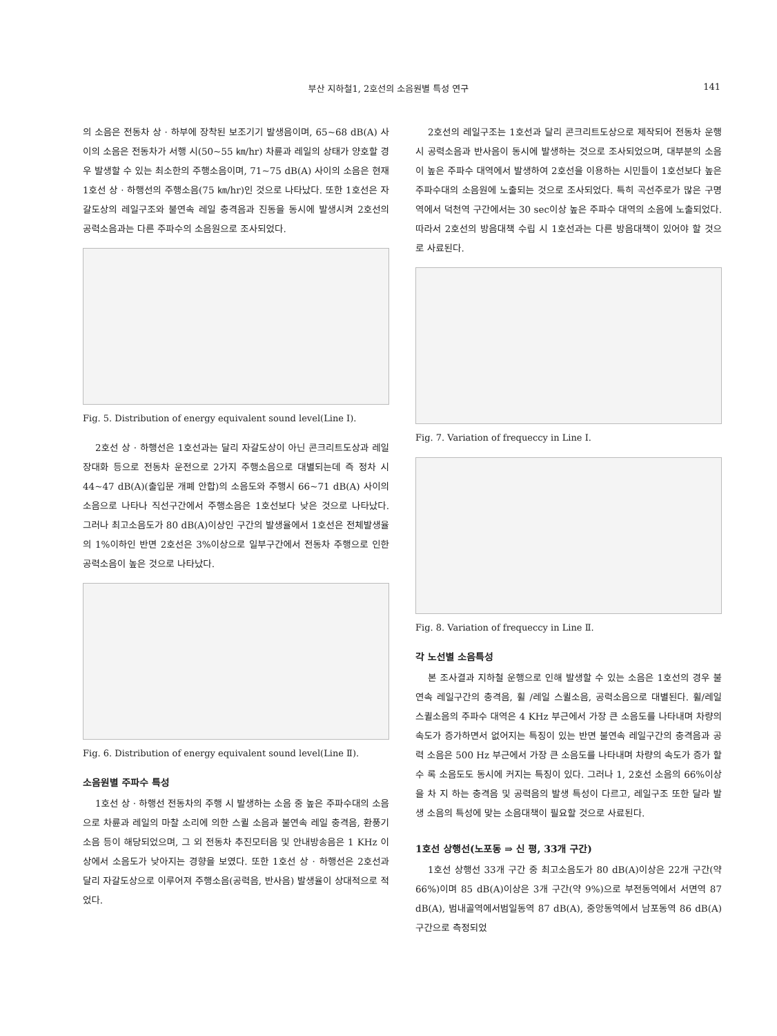부산 지하철1, 2호선의 소음원별 특성 연구 141
의 소음은 전동차 상 · 하부에 장착된 보조기기 발생음이며, 65~68 dB(A) 사이의 소음은 전동차가 서행 시(50~55 ㎞/hr) 차륜과 레일의 상태가 양호할 경우 발생할 수 있는 최소한의 주행소음이며, 71~75 dB(A) 사이의 소음은 현재 1호선 상 · 하행선의 주행소음(75 ㎞/hr)인 것으로 나타났다. 또한 1호선은 자갈도상의 레일구조와 불연속 레일 충격음과 진동을 동시에 발생시켜 2호선의 공력소음과는 다른 주파수의 소음원으로 조사되었다.
Fig. 5. Distribution of energy equivalent sound level(Line Ⅰ).
2호선 상 · 하행선은 1호선과는 달리 자갈도상이 아닌 콘크리트도상과 레일 장대화 등으로 전동차 운전으로 2가지 주행소음으로 대별되는데 즉 정차 시 44~47 dB(A)(출입문 개폐 안합)의 소음도와 주행시 66~71 dB(A) 사이의 소음으로 나타나 직선구간에서 주행소음은 1호선보다 낮은 것으로 나타났다. 그러나 최고소음도가 80 dB(A)이상인 구간의 발생율에서 1호선은 전체발생율의 1%이하인 반면 2호선은 3%이상으로 일부구간에서 전동차 주행으로 인한 공력소음이 높은 것으로 나타났다.
Fig. 6. Distribution of energy equivalent sound level(Line Ⅱ).
소음원별 주파수 특성
1호선 상 · 하행선 전동차의 주행 시 발생하는 소음 중 높은 주파수대의 소음으로 차륜과 레일의 마찰 소리에 의한 스퀼 소음과 불연속 레일 충격음, 환풍기 소음 등이 해당되었으며, 그 외 전동차 추진모터음 및 안내방송음은 1 KHz 이상에서 소음도가 낮아지는 경향을 보였다. 또한 1호선 상 · 하행선은 2호선과 달리 자갈도상으로 이루어져 주행소음(공력음, 반사음) 발생율이 상대적으로 적었다.
2호선의 레일구조는 1호선과 달리 콘크리트도상으로 제작되어 전동차 운행 시 공력소음과 반사음이 동시에 발생하는 것으로 조사되었으며, 대부분의 소음이 높은 주파수 대역에서 발생하여 2호선을 이용하는 시민들이 1호선보다 높은 주파수대의 소음원에 노출되는 것으로 조사되었다. 특히 곡선주로가 많은 구명역에서 덕천역 구간에서는 30 sec이상 높은 주파수 대역의 소음에 노출되었다. 따라서 2호선의 방음대책 수립 시 1호선과는 다른 방음대책이 있어야 할 것으로 사료된다.
Fig. 7. Variation of frequeccy in Line Ⅰ.
Fig. 8. Variation of frequeccy in Line Ⅱ.
각 노선별 소음특성
본 조사결과 지하철 운행으로 인해 발생할 수 있는 소음은 1호선의 경우 불연속 레일구간의 충격음, 휠 /레일 스퀼소음, 공력소음으로 대별된다. 휠/레일 스퀼소음의 주파수 대역은 4 KHz 부근에서 가장 큰 소음도를 나타내며 차량의 속도가 증가하면서 없어지는 특징이 있는 반면 불연속 레일구간의 충격음과 공력 소음은 500 Hz 부근에서 가장 큰 소음도를 나타내며 차량의 속도가 증가 할 수 록 소음도도 동시에 커지는 특징이 있다. 그러나 1, 2호선 소음의 66%이상을 차 지 하는 충격음 및 공력음의 발생 특성이 다르고, 레일구조 또한 달라 발생 소음의 특성에 맞는 소음대책이 필요할 것으로 사료된다.
1호선 상행선(노포동 ⇒ 신 평, 33개 구간)
1호선 상행선 33개 구간 중 최고소음도가 80 dB(A)이상은 22개 구간(약 66%)이며 85 dB(A)이상은 3개 구간(약 9%)으로 부전동역에서 서면역 87 dB(A), 범내골역에서범일동역 87 dB(A), 중앙동역에서 남포동역 86 dB(A) 구간으로 측정되었